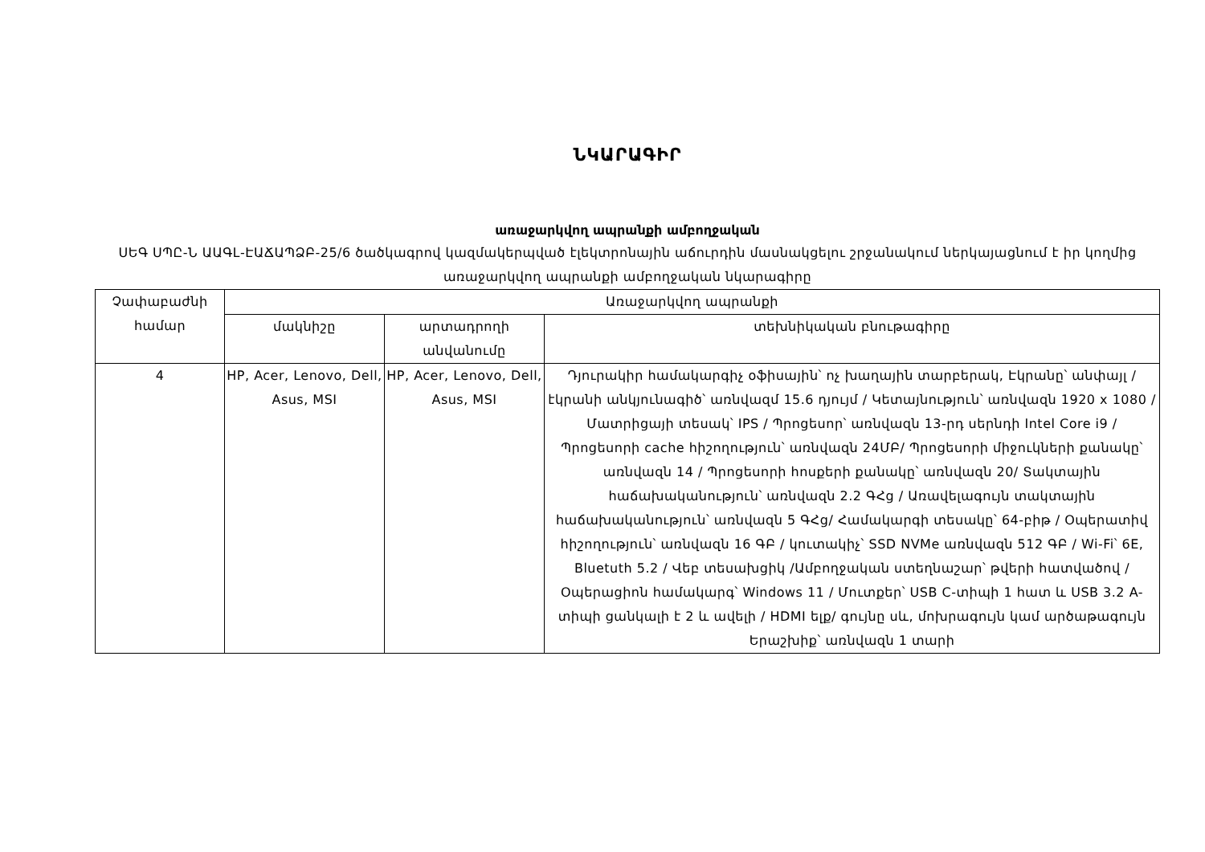ՆԿԱՐԱԳԻՐ
առաջարկվող ապրանքի ամբողջական
ՍԵԳ ՍՊԸ-Ն ԱԱԳԼ-ԷԱՃԱՊՁԲ-25/6 ծածկագրով կազմակերպված էլեկտրոնային աճուրդին մասնակցելու շրջանակում ներկայացնում է իր կողմից առաջարկվող ապրանքի ամբողջական նկարագիրը
| Չափաբաժնի համար | Առաջարկվող ապրանքի | | |
| --- | --- | --- | --- |
| | մակնիշը | արտադրողի անվանումը | տեխնիկական բնութագիրը |
| 4 | HP, Acer, Lenovo, Dell, Asus, MSI | HP, Acer, Lenovo, Dell, Asus, MSI | Դյուրակիր համակարգիչ օֆիսային՝ ոչ խաղային տարբերակ, Էկրանը՝ անփայլ /էկրանի անկյունագիծ՝ առնվազմ 15.6 դյույմ / Կետայնություն՝ առնվազն 1920 x 1080 / Մատրիցայի տեսակ՝ IPS / Պրոցեսոր՝ առնվազն 13-րդ սերնդի Intel Core i9 / Պրոցեսորի cache հիշողություն՝ առնվազն 24ՄԲ/ Պրոցեսորի միջուկների քանակը՝ առնվազն 14 / Պրոցեսորի հոսքերի քանակը՝ առնվազն 20/ Տակտային հաճախականություն՝ առնվազն 2.2 ԳՀց / Առավելագույն տակտային հաճախականություն՝ առնվազն 5 ԳՀց/ Համակարգի տեսակը՝ 64-բիթ / Օպերատիվ հիշողություն՝ առնվազն 16 ԳԲ / կուտակիչ՝ SSD NVMe առնվազն 512 ԳԲ / Wi-Fi՝ 6E, Bluetuth 5.2 / Վեբ տեսախցիկ /Ամբողջական ստեղնաշար՝ թվերի հատվածով / Օպերացիոն համակարգ՝ Windows 11 / Մուտքեր՝ USB C-տիպի 1 հատ և USB 3.2 A-տիպի ցանկալի է 2 և ավելի / HDMI ելք/ գույնը սև, մոխրագույն կամ արծաթագույն Երաշխիք՝ առնվազն 1 տարի |